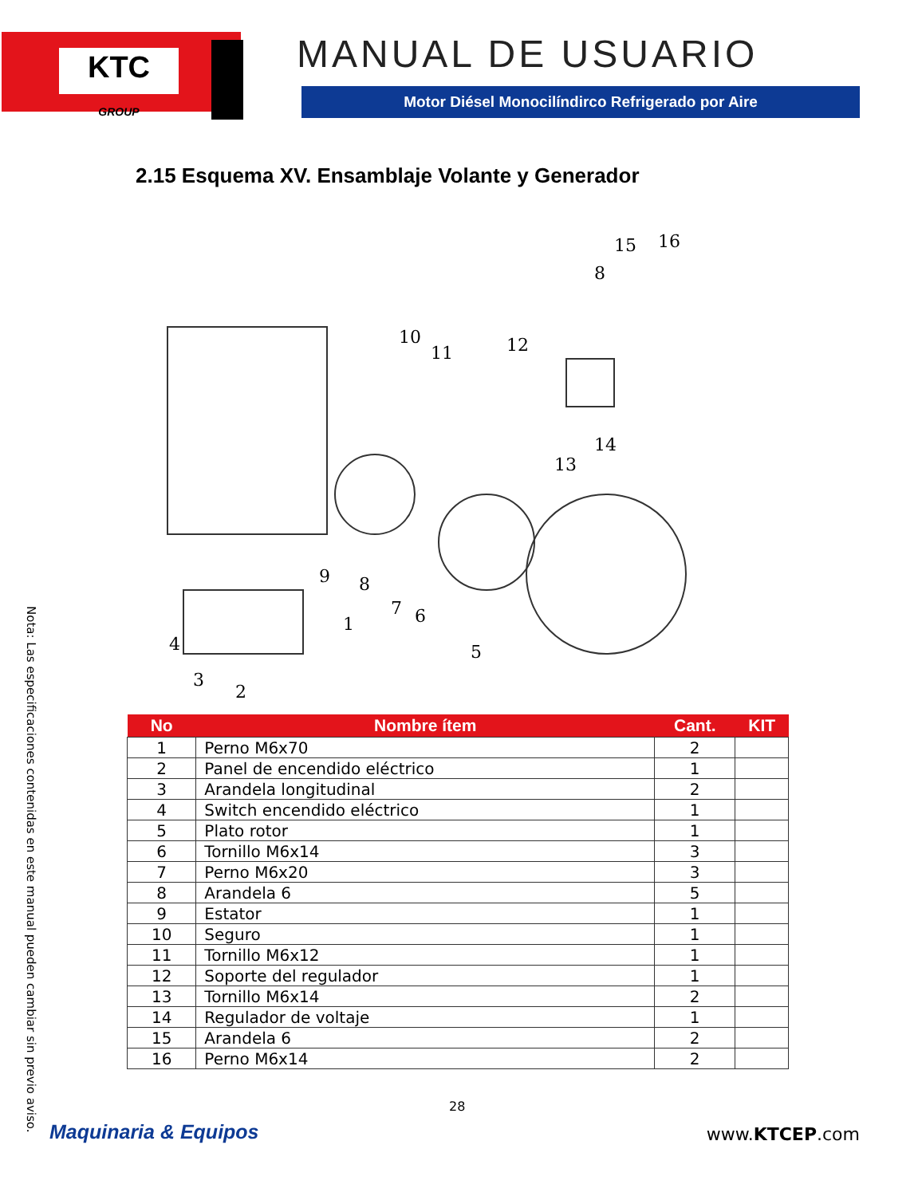KTC
GROUP
MANUAL DE USUARIO
Motor Diésel Monocilíndirco Refrigerado por Aire
2.15 Esquema XV. Ensamblaje Volante y Generador
16
15
8
10
11
12
13
14
9
8
7
6
5
4
3
2
1
| No | Nombre ítem | Cant. | KIT |
| --- | --- | --- | --- |
| 1 | Perno M6x70 | 2 | |
| 2 | Panel de encendido eléctrico | 1 | |
| 3 | Arandela longitudinal | 2 | |
| 4 | Switch encendido eléctrico | 1 | |
| 5 | Plato rotor | 1 | |
| 6 | Tornillo M6x14 | 3 | |
| 7 | Perno M6x20 | 3 | |
| 8 | Arandela 6 | 5 | |
| 9 | Estator | 1 | |
| 10 | Seguro | 1 | |
| 11 | Tornillo M6x12 | 1 | |
| 12 | Soporte del regulador | 1 | |
| 13 | Tornillo M6x14 | 2 | |
| 14 | Regulador de voltaje | 1 | |
| 15 | Arandela 6 | 2 | |
| 16 | Perno M6x14 | 2 | |
Nota: Las especificaciones contenidas en este manual pueden cambiar sin previo aviso.
28
Maquinaria & Equipos www.KTCEP.com